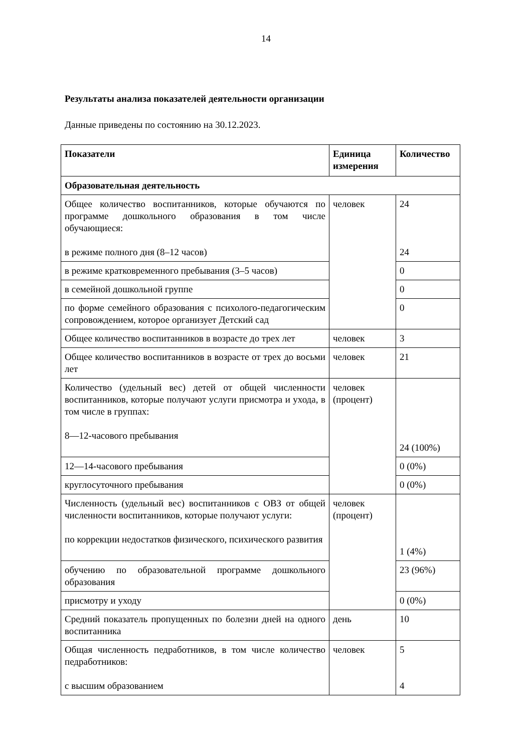14
Результаты анализа показателей деятельности организации
Данные приведены по состоянию на 30.12.2023.
| Показатели | Единица измерения | Количество |
| --- | --- | --- |
| Образовательная деятельность | | |
| Общее количество воспитанников, которые обучаются по программе дошкольного образования в том числе обучающиеся: в режиме полного дня (8–12 часов) | человек | 24 24 |
| в режиме кратковременного пребывания (3–5 часов) | | 0 |
| в семейной дошкольной группе | | 0 |
| по форме семейного образования с психолого-педагогическим сопровождением, которое организует Детский сад | | 0 |
| Общее количество воспитанников в возрасте до трех лет | человек | 3 |
| Общее количество воспитанников в возрасте от трех до восьми лет | человек | 21 |
| Количество (удельный вес) детей от общей численности воспитанников, которые получают услуги присмотра и ухода, в том числе в группах: 8—12-часового пребывания | человек (процент) | 24 (100%) |
| 12—14-часового пребывания | | 0 (0%) |
| круглосуточного пребывания | | 0 (0%) |
| Численность (удельный вес) воспитанников с ОВЗ от общей численности воспитанников, которые получают услуги: по коррекции недостатков физического, психического развития | человек (процент) | 1 (4%) |
| обучению по образовательной программе дошкольного образования | | 23 (96%) |
| присмотру и уходу | | 0 (0%) |
| Средний показатель пропущенных по болезни дней на одного воспитанника | день | 10 |
| Общая численность педработников, в том числе количество педработников: с высшим образованием | человек | 5 4 |